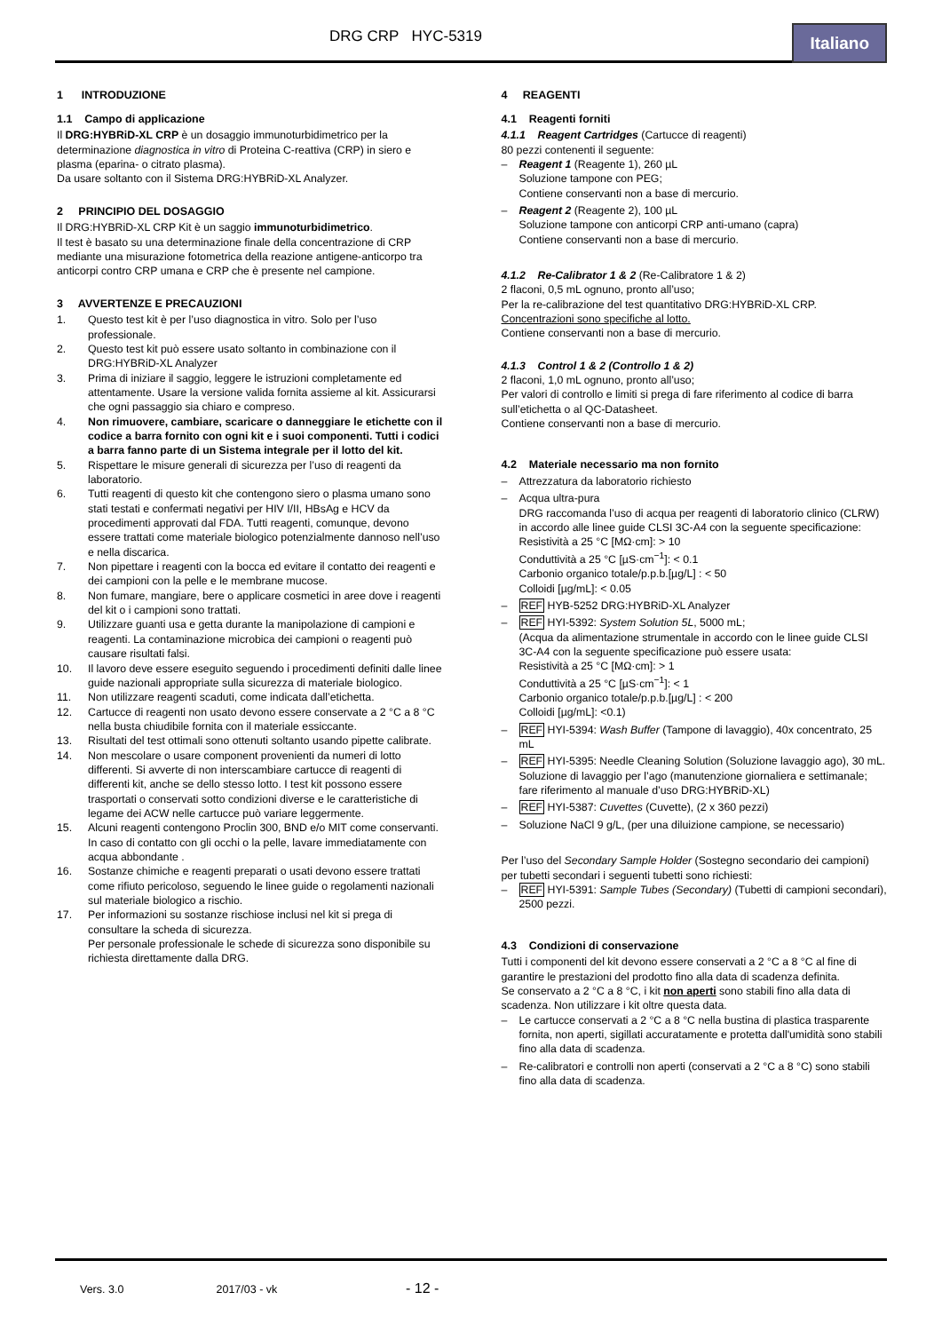DRG CRP HYC-5319
Italiano
1 INTRODUZIONE
1.1 Campo di applicazione
Il DRG:HYBRiD-XL CRP è un dosaggio immunoturbidimetrico per la determinazione diagnostica in vitro di Proteina C-reattiva (CRP) in siero e plasma (eparina- o citrato plasma).
Da usare soltanto con il Sistema DRG:HYBRiD-XL Analyzer.
2 PRINCIPIO DEL DOSAGGIO
Il DRG:HYBRiD-XL CRP Kit è un saggio immunoturbidimetrico.
Il test è basato su una determinazione finale della concentrazione di CRP mediante una misurazione fotometrica della reazione antigene-anticorpo tra anticorpi contro CRP umana e CRP che è presente nel campione.
3 AVVERTENZE E PRECAUZIONI
1. Questo test kit è per l’uso diagnostica in vitro. Solo per l’uso professionale.
2. Questo test kit può essere usato soltanto in combinazione con il DRG:HYBRiD-XL Analyzer
3. Prima di iniziare il saggio, leggere le istruzioni completamente ed attentamente. Usare la versione valida fornita assieme al kit. Assicurarsi che ogni passaggio sia chiaro e compreso.
4. Non rimuovere, cambiare, scaricare o danneggiare le etichette con il codice a barra fornito con ogni kit e i suoi componenti. Tutti i codici a barra fanno parte di un Sistema integrale per il lotto del kit.
5. Rispettare le misure generali di sicurezza per l’uso di reagenti da laboratorio.
6. Tutti reagenti di questo kit che contengono siero o plasma umano sono stati testati e confermati negativi per HIV I/II, HBsAg e HCV da procedimenti approvati dal FDA. Tutti reagenti, comunque, devono essere trattati come materiale biologico potenzialmente dannoso nell’uso e nella discarica.
7. Non pipettare i reagenti con la bocca ed evitare il contatto dei reagenti e dei campioni con la pelle e le membrane mucose.
8. Non fumare, mangiare, bere o applicare cosmetici in aree dove i reagenti del kit o i campioni sono trattati.
9. Utilizzare guanti usa e getta durante la manipolazione di campioni e reagenti. La contaminazione microbica dei campioni o reagenti può causare risultati falsi.
10. Il lavoro deve essere eseguito seguendo i procedimenti definiti dalle linee guide nazionali appropriate sulla sicurezza di materiale biologico.
11. Non utilizzare reagenti scaduti, come indicata dall’etichetta.
12. Cartucce di reagenti non usato devono essere conservate a 2 °C a 8 °C nella busta chiudibile fornita con il materiale essiccante.
13. Risultati del test ottimali sono ottenuti soltanto usando pipette calibrate.
14. Non mescolare o usare component provenienti da numeri di lotto differenti. Si avverte di non interscambiare cartucce di reagenti di differenti kit, anche se dello stesso lotto. I test kit possono essere trasportati o conservati sotto condizioni diverse e le caratteristiche di legame dei ACW nelle cartucce può variare leggermente.
15. Alcuni reagenti contengono Proclin 300, BND e/o MIT come conservanti. In caso di contatto con gli occhi o la pelle, lavare immediatamente con acqua abbondante .
16. Sostanze chimiche e reagenti preparati o usati devono essere trattati come rifiuto pericoloso, seguendo le linee guide o regolamenti nazionali sul materiale biologico a rischio.
17. Per informazioni su sostanze rischiose inclusi nel kit si prega di consultare la scheda di sicurezza.
Per personale professionale le schede di sicurezza sono disponibile su richiesta direttamente dalla DRG.
4 REAGENTI
4.1 Reagenti forniti
4.1.1 Reagent Cartridges (Cartucce di reagenti)
80 pezzi contenenti il seguente:
– Reagent 1 (Reagente 1), 260 µL
Soluzione tampone con PEG;
Contiene conservanti non a base di mercurio.
– Reagent 2 (Reagente 2), 100 µL
Soluzione tampone con anticorpi CRP anti-umano (capra)
Contiene conservanti non a base di mercurio.
4.1.2 Re-Calibrator 1 & 2 (Re-Calibratore 1 & 2)
2 flaconi, 0,5 mL ognuno, pronto all’uso;
Per la re-calibrazione del test quantitativo DRG:HYBRiD-XL CRP.
Concentrazioni sono specifiche al lotto.
Contiene conservanti non a base di mercurio.
4.1.3 Control 1 & 2 (Controllo 1 & 2)
2 flaconi, 1,0 mL ognuno, pronto all’uso;
Per valori di controllo e limiti si prega di fare riferimento al codice di barra sull’etichetta o al QC-Datasheet.
Contiene conservanti non a base di mercurio.
4.2 Materiale necessario ma non fornito
– Attrezzatura da laboratorio richiesto
– Acqua ultra-pura
DRG raccomanda l’uso di acqua per reagenti di laboratorio clinico (CLRW) in accordo alle linee guide CLSI 3C-A4 con la seguente specificazione:
Resistività a 25 °C [MΩ·cm]: > 10
Conduttività a 25 °C [µS·cm<sup>−1</sup>]: < 0.1
Carbonio organico totale/p.p.b.[µg/L] : < 50
Colloidi [µg/mL]: < 0.05
– REF HYB-5252 DRG:HYBRiD-XL Analyzer
– REF HYI-5392: System Solution 5L, 5000 mL;
(Acqua da alimentazione strumentale in accordo con le linee guide CLSI 3C-A4 con la seguente specificazione può essere usata:
Resistività a 25 °C [MΩ·cm]: > 1
Conduttività a 25 °C [µS·cm<sup>−1</sup>]: < 1
Carbonio organico totale/p.p.b.[µg/L] : < 200
Colloidi [µg/mL]: <0.1)
– REF HYI-5394: Wash Buffer (Tampone di lavaggio), 40x concentrato, 25 mL
– REF HYI-5395: Needle Cleaning Solution (Soluzione lavaggio ago), 30 mL.
Soluzione di lavaggio per l’ago (manutenzione giornaliera e settimanale; fare riferimento al manuale d’uso DRG:HYBRiD-XL)
– REF HYI-5387: Cuvettes (Cuvette), (2 x 360 pezzi)
– Soluzione NaCl 9 g/L, (per una diluizione campione, se necessario)
Per l’uso del Secondary Sample Holder (Sostegno secondario dei campioni) per tubetti secondari i seguenti tubetti sono richiesti:
– REF HYI-5391: Sample Tubes (Secondary) (Tubetti di campioni secondari), 2500 pezzi.
4.3 Condizioni di conservazione
Tutti i componenti del kit devono essere conservati a 2 °C a 8 °C al fine di garantire le prestazioni del prodotto fino alla data di scadenza definita.
Se conservato a 2 °C a 8 °C, i kit non aperti sono stabili fino alla data di scadenza. Non utilizzare i kit oltre questa data.
– Le cartucce conservati a 2 °C a 8 °C nella bustina di plastica trasparente fornita, non aperti, sigillati accuratamente e protetta dall'umidità sono stabili fino alla data di scadenza.
– Re-calibratori e controlli non aperti (conservati a 2 °C a 8 °C) sono stabili fino alla data di scadenza.
Vers. 3.0 2017/03 - vk - 12 -